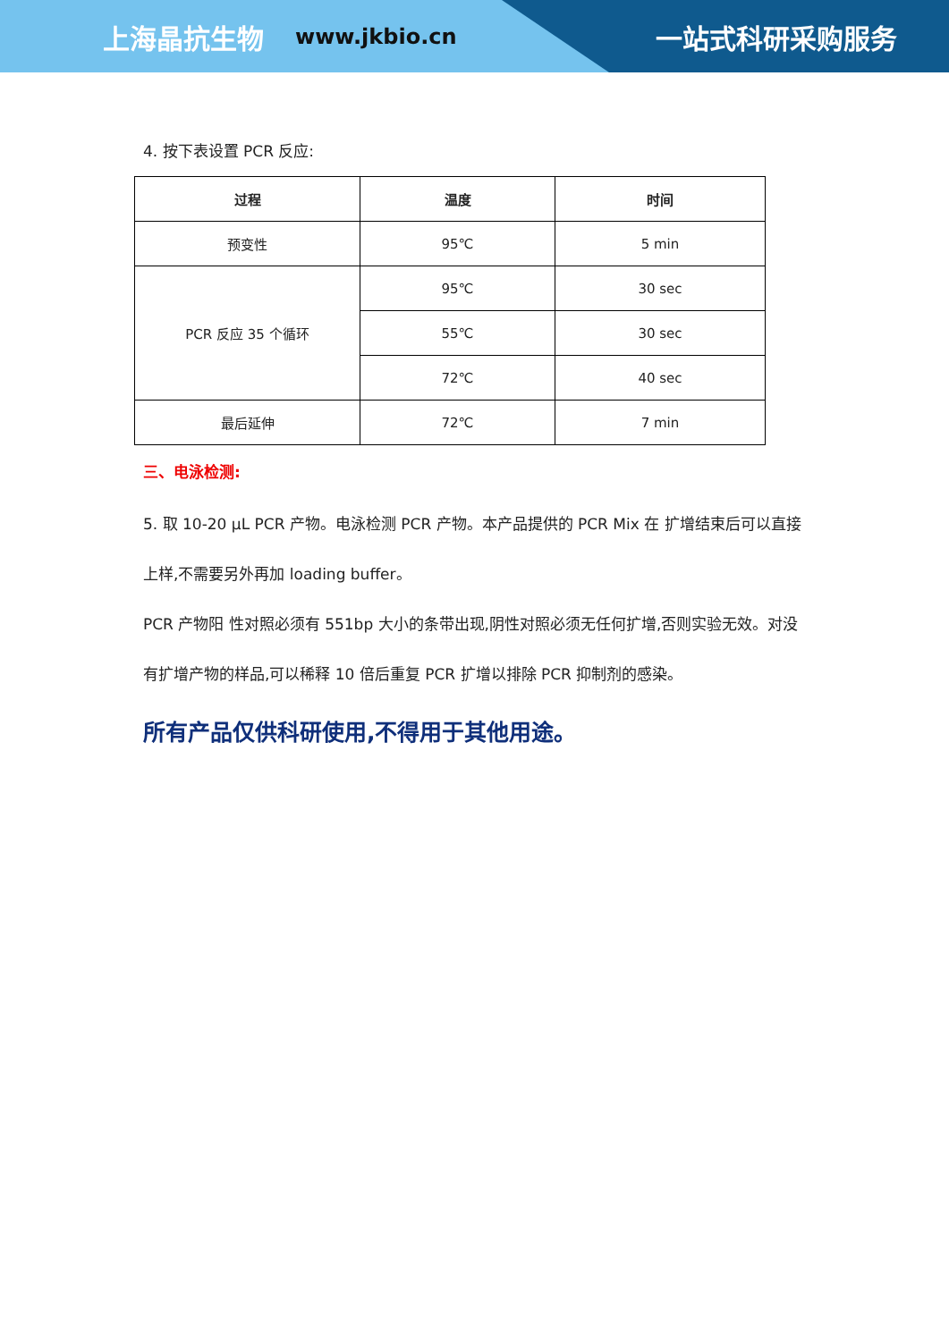上海晶抗生物 www.jkbio.cn 一站式科研采购服务
4. 按下表设置 PCR 反应:
| 过程 | 温度 | 时间 |
| --- | --- | --- |
| 预变性 | 95℃ | 5 min |
| PCR 反应 35 个循环 | 95℃ | 30 sec |
| | 55℃ | 30 sec |
| | 72℃ | 40 sec |
| 最后延伸 | 72℃ | 7 min |
三、电泳检测:
5. 取 10-20 μL PCR 产物。电泳检测 PCR 产物。本产品提供的 PCR Mix 在 扩增结束后可以直接上样,不需要另外再加 loading buffer。
PCR 产物阳 性对照必须有 551bp 大小的条带出现,阴性对照必须无任何扩增,否则实验无效。对没有扩增产物的样品,可以稀释 10 倍后重复 PCR 扩增以排除 PCR 抑制剂的感染。
所有产品仅供科研使用,不得用于其他用途。